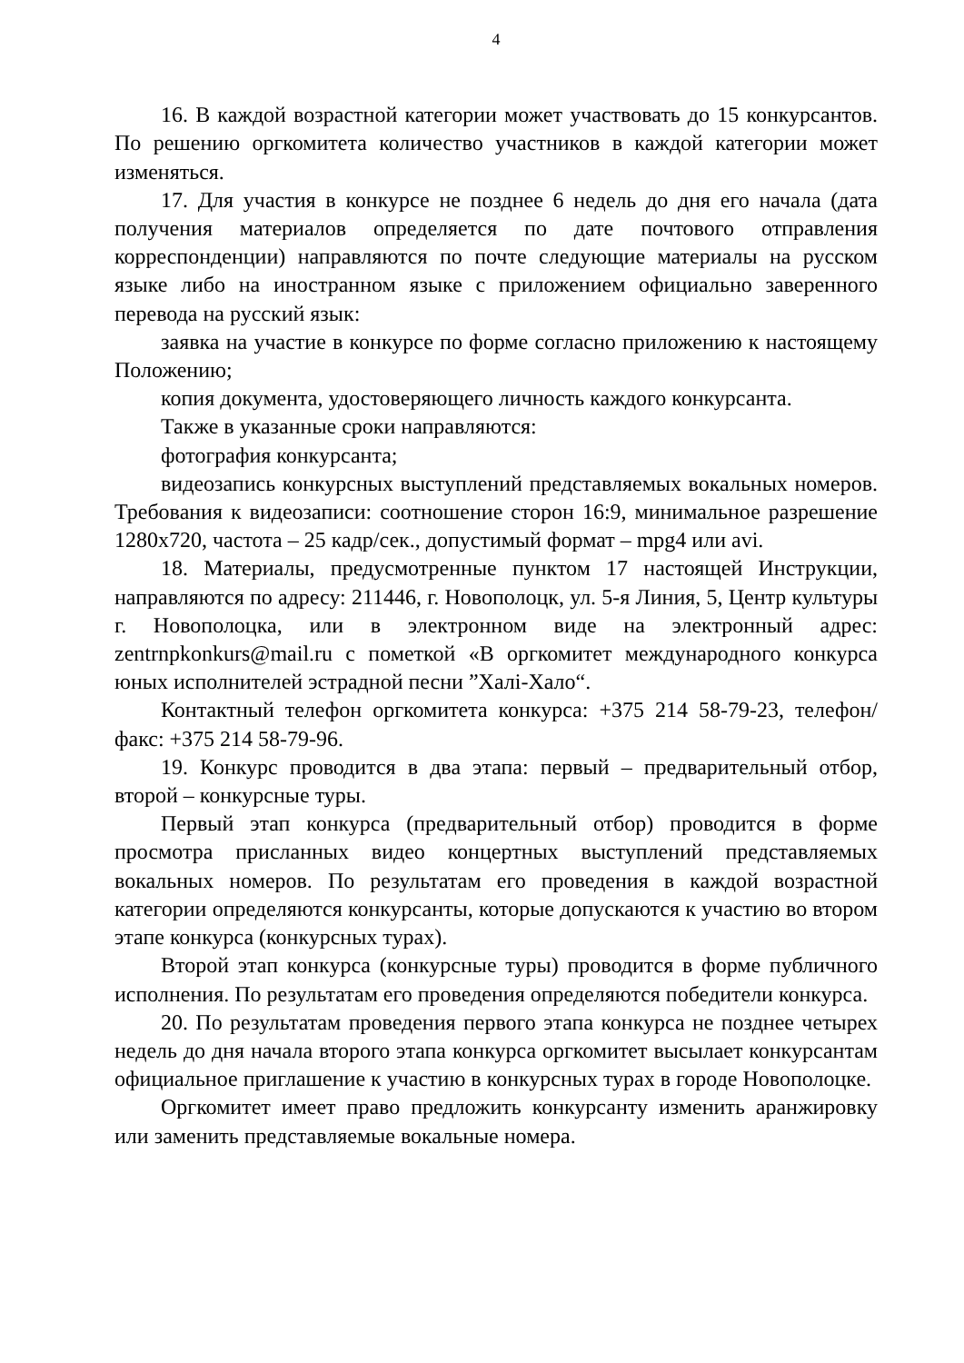4
16. В каждой возрастной категории может участвовать до 15 конкурсантов. По решению оргкомитета количество участников в каждой категории может изменяться.
17. Для участия в конкурсе не позднее 6 недель до дня его начала (дата получения материалов определяется по дате почтового отправления корреспонденции) направляются по почте следующие материалы на русском языке либо на иностранном языке с приложением официально заверенного перевода на русский язык:
заявка на участие в конкурсе по форме согласно приложению к настоящему Положению;
копия документа, удостоверяющего личность каждого конкурсанта.
Также в указанные сроки направляются:
фотография конкурсанта;
видеозапись конкурсных выступлений представляемых вокальных номеров. Требования к видеозаписи: соотношение сторон 16:9, минимальное разрешение 1280х720, частота – 25 кадр/сек., допустимый формат – mpg4 или avi.
18. Материалы, предусмотренные пунктом 17 настоящей Инструкции, направляются по адресу: 211446, г. Новополоцк, ул. 5-я Линия, 5, Центр культуры г. Новополоцка, или в электронном виде на электронный адрес: zentrnpkonkurs@mail.ru с пометкой «В оргкомитет международного конкурса юных исполнителей эстрадной песни ”Халі-Хало“.
Контактный телефон оргкомитета конкурса: +375 214 58-79-23, телефон/факс: +375 214 58-79-96.
19. Конкурс проводится в два этапа: первый – предварительный отбор, второй – конкурсные туры.
Первый этап конкурса (предварительный отбор) проводится в форме просмотра присланных видео концертных выступлений представляемых вокальных номеров. По результатам его проведения в каждой возрастной категории определяются конкурсанты, которые допускаются к участию во втором этапе конкурса (конкурсных турах).
Второй этап конкурса (конкурсные туры) проводится в форме публичного исполнения. По результатам его проведения определяются победители конкурса.
20. По результатам проведения первого этапа конкурса не позднее четырех недель до дня начала второго этапа конкурса оргкомитет высылает конкурсантам официальное приглашение к участию в конкурсных турах в городе Новополоцке.
Оргкомитет имеет право предложить конкурсанту изменить аранжировку или заменить представляемые вокальные номера.